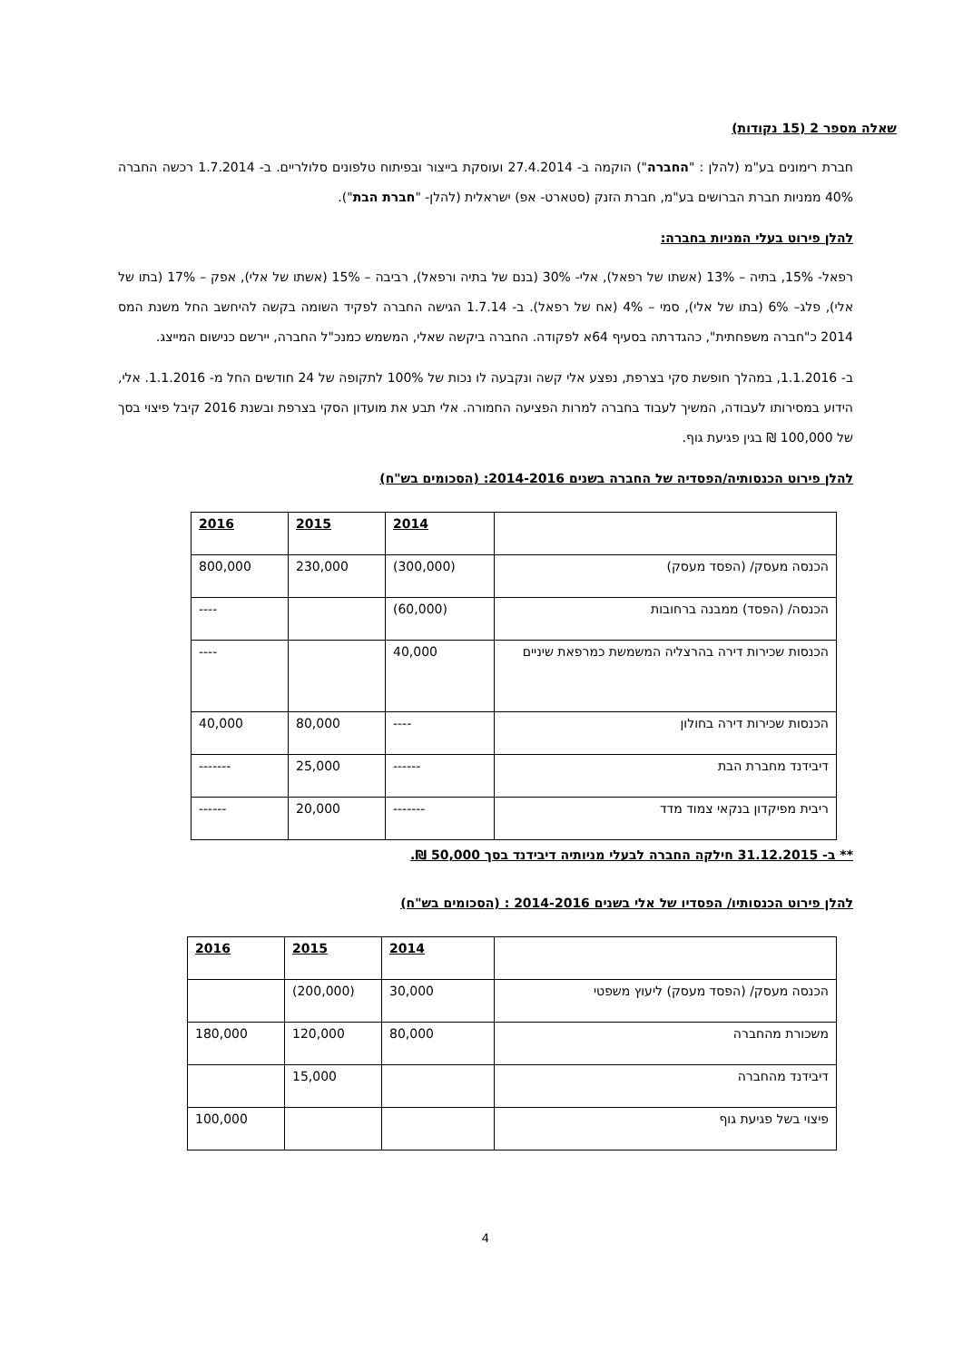שאלה מספר 2 (15 נקודות)
חברת רימונים בע"מ (להלן : "החברה") הוקמה ב- 27.4.2014 ועוסקת בייצור ובפיתוח טלפונים סלולריים. ב- 1.7.2014 רכשה החברה 40% ממניות חברת הברושים בע"מ, חברת הזנק (סטארט- אפ) ישראלית (להלן- "חברת הבת").
להלן פירוט בעלי המניות בחברה:
רפאל- 15%, בתיה – 13% (אשתו של רפאל), אלי- 30% (בנם של בתיה ורפאל), רביבה – 15% (אשתו של אלי), אפק – 17% (בתו של אלי), פלג– 6% (בתו של אלי), סמי – 4% (אח של רפאל). ב- 1.7.14 הגישה החברה לפקיד השומה בקשה להיחשב החל משנת המס 2014 כ"חברה משפחתית", כהגדרתה בסעיף 64א לפקודה. החברה ביקשה שאלי, המשמש כמנכ"ל החברה, יירשם כנישום המייצג.
ב- 1.1.2016, במהלך חופשת סקי בצרפת, נפצע אלי קשה ונקבעה לו נכות של 100% לתקופה של 24 חודשים החל מ- 1.1.2016. אלי, הידוע במסירותו לעבודה, המשיך לעבוד בחברה למרות הפציעה החמורה. אלי תבע את מועדון הסקי בצרפת ובשנת 2016 קיבל פיצוי בסך של 100,000 ₪ בגין פגיעת גוף.
להלן פירוט הכנסותיה/הפסדיה של החברה בשנים 2014-2016: (הסכומים בש"ח)
| | 2014 | 2015 | 2016 |
| הכנסה מעסק/ (הפסד מעסק) | (300,000) | 230,000 | 800,000 |
| הכנסה/ (הפסד) ממבנה ברחובות | (60,000) | | ---- |
| הכנסות שכירות דירה בהרצליה המשמשת כמרפאת שיניים | 40,000 | | ---- |
| הכנסות שכירות דירה בחולון | ---- | 80,000 | 40,000 |
| דיבידנד מחברת הבת | ------ | 25,000 | ------- |
| ריבית מפיקדון בנקאי צמוד מדד | ------- | 20,000 | ------ |
** ב- 31.12.2015 חילקה החברה לבעלי מניותיה דיבידנד בסך 50,000 ₪.
להלן פירוט הכנסותיו/ הפסדיו של אלי בשנים 2014-2016 : (הסכומים בש"ח)
| | 2014 | 2015 | 2016 |
| הכנסה מעסק/ (הפסד מעסק) ליעוץ משפטי | 30,000 | (200,000) | |
| משכורת מהחברה | 80,000 | 120,000 | 180,000 |
| דיבידנד מהחברה | | 15,000 | |
| פיצוי בשל פגיעת גוף | | | 100,000 |
4